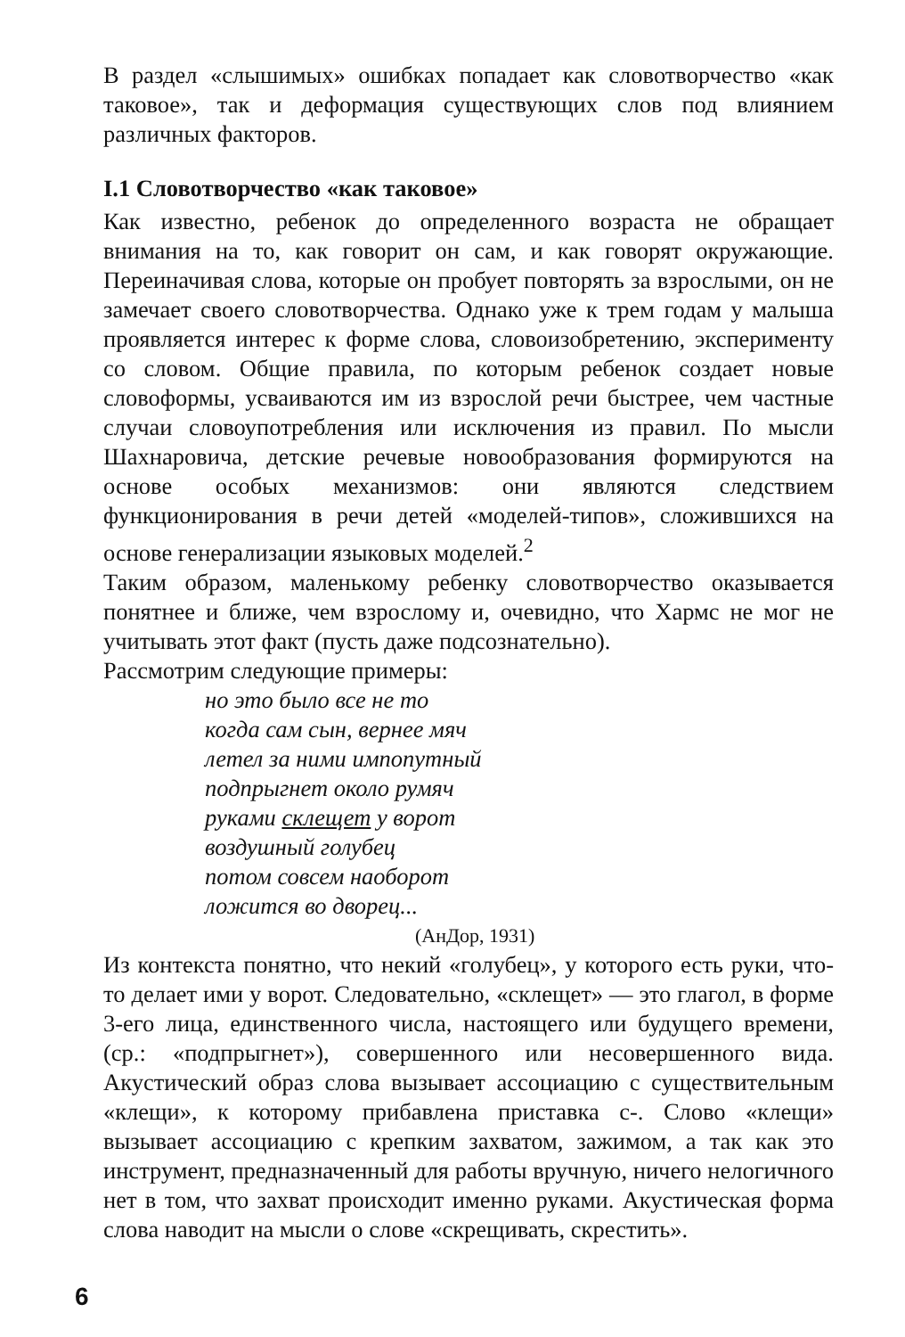В раздел «слышимых» ошибках попадает как словотворчество «как таковое», так и деформация существующих слов под влиянием различных факторов.
I.1 Словотворчество «как таковое»
Как известно, ребенок до определенного возраста не обращает внимания на то, как говорит он сам, и как говорят окружающие. Переиначивая слова, которые он пробует повторять за взрослыми, он не замечает своего словотворчества. Однако уже к трем годам у малыша проявляется интерес к форме слова, словоизобретению, эксперименту со словом. Общие правила, по которым ребенок создает новые словоформы, усваиваются им из взрослой речи быстрее, чем частные случаи словоупотребления или исключения из правил. По мысли Шахнаровича, детские речевые новообразования формируются на основе особых механизмов: они являются следствием функционирования в речи детей «моделей-типов», сложившихся на основе генерализации языковых моделей.<sup>2</sup>
Таким образом, маленькому ребенку словотворчество оказывается понятнее и ближе, чем взрослому и, очевидно, что Хармс не мог не учитывать этот факт (пусть даже подсознательно).
Рассмотрим следующие примеры:
но это было все не то
когда сам сын, вернее мяч
летел за ними импопутный
подпрыгнет около румяч
руками склещет у ворот
воздушный голубец
потом совсем наоборот
ложится во дворец...
(АнДор, 1931)
Из контекста понятно, что некий «голубец», у которого есть руки, что-то делает ими у ворот. Следовательно, «склещет» — это глагол, в форме 3-его лица, единственного числа, настоящего или будущего времени, (ср.: «подпрыгнет»), совершенного или несовершенного вида. Акустический образ слова вызывает ассоциацию с существительным «клещи», к которому прибавлена приставка с-. Слово «клещи» вызывает ассоциацию с крепким захватом, зажимом, а так как это инструмент, предназначенный для работы вручную, ничего нелогичного нет в том, что захват происходит именно руками. Акустическая форма слова наводит на мысли о слове «скрещивать, скрестить».
6